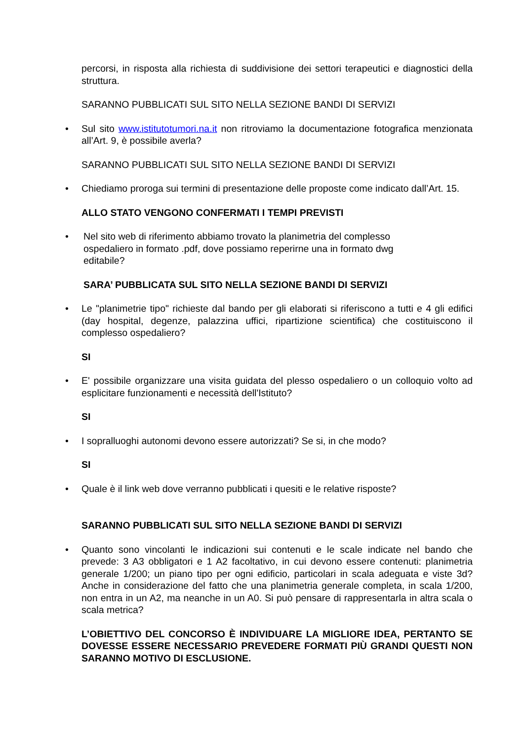percorsi, in risposta alla richiesta di suddivisione dei settori terapeutici e diagnostici della struttura.
SARANNO PUBBLICATI SUL SITO NELLA SEZIONE BANDI DI SERVIZI
• Sul sito www.istitutotumori.na.it non ritroviamo la documentazione fotografica menzionata all’Art. 9, è possibile averla?
SARANNO PUBBLICATI SUL SITO NELLA SEZIONE BANDI DI SERVIZI
• Chiediamo proroga sui termini di presentazione delle proposte come indicato dall’Art. 15.
ALLO STATO VENGONO CONFERMATI I TEMPI PREVISTI
• Nel sito web di riferimento abbiamo trovato la planimetria del complesso
ospedaliero in formato .pdf, dove possiamo reperirne una in formato dwg
editabile?
SARA’ PUBBLICATA SUL SITO NELLA SEZIONE BANDI DI SERVIZI
• Le "planimetrie tipo" richieste dal bando per gli elaborati si riferiscono a tutti e 4 gli edifici (day hospital, degenze, palazzina uffici, ripartizione scientifica) che costituiscono il complesso ospedaliero?
SI
• E' possibile organizzare una visita guidata del plesso ospedaliero o un colloquio volto ad esplicitare funzionamenti e necessità dell'Istituto?
SI
• I sopralluoghi autonomi devono essere autorizzati? Se si, in che modo?
SI
• Quale è il link web dove verranno pubblicati i quesiti e le relative risposte?
SARANNO PUBBLICATI SUL SITO NELLA SEZIONE BANDI DI SERVIZI
• Quanto sono vincolanti le indicazioni sui contenuti e le scale indicate nel bando che prevede: 3 A3 obbligatori e 1 A2 facoltativo, in cui devono essere contenuti: planimetria generale 1/200; un piano tipo per ogni edificio, particolari in scala adeguata e viste 3d? Anche in considerazione del fatto che una planimetria generale completa, in scala 1/200, non entra in un A2, ma neanche in un A0. Si può pensare di rappresentarla in altra scala o scala metrica?
L’OBIETTIVO DEL CONCORSO È INDIVIDUARE LA MIGLIORE IDEA, PERTANTO SE DOVESSE ESSERE NECESSARIO PREVEDERE FORMATI PIÙ GRANDI QUESTI NON SARANNO MOTIVO DI ESCLUSIONE.